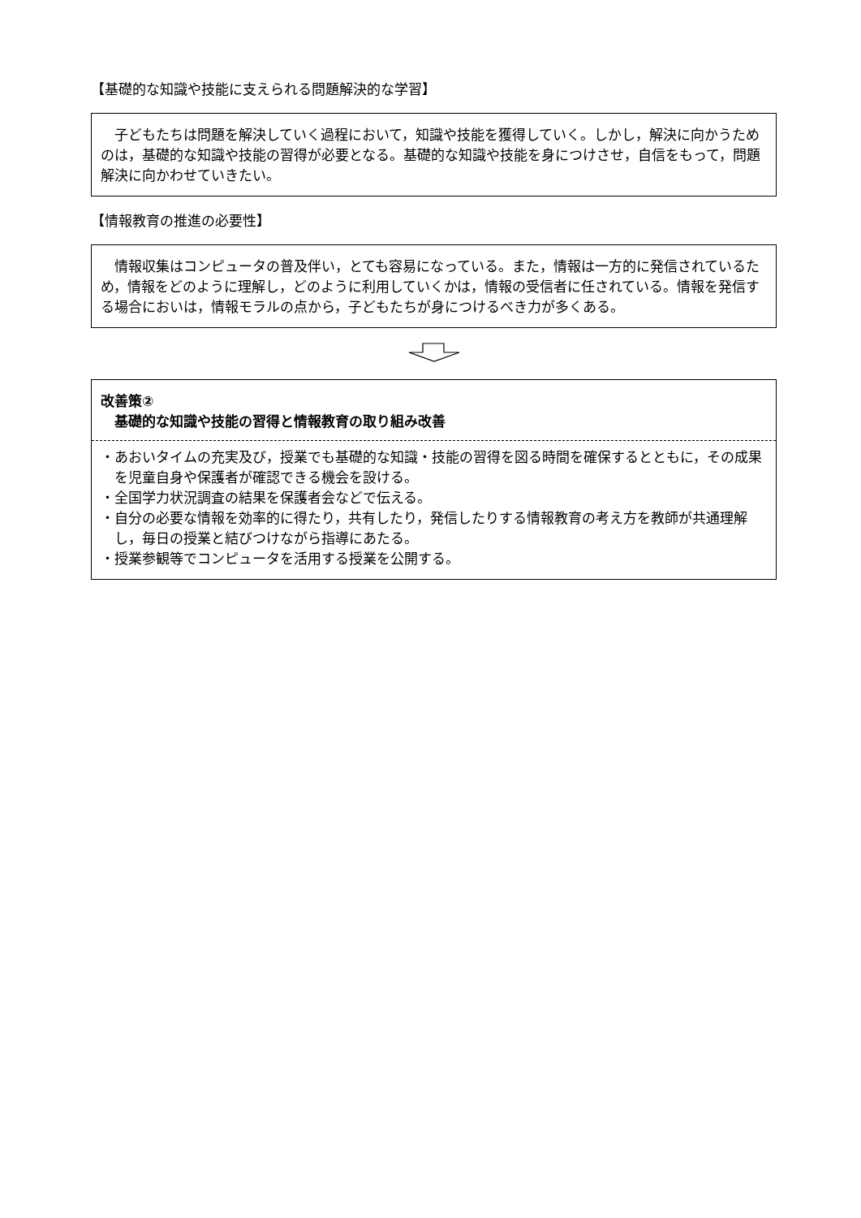【基礎的な知識や技能に支えられる問題解決的な学習】
　子どもたちは問題を解決していく過程において，知識や技能を獲得していく。しかし，解決に向かうためのは，基礎的な知識や技能の習得が必要となる。基礎的な知識や技能を身につけさせ，自信をもって，問題解決に向かわせていきたい。
【情報教育の推進の必要性】
　情報収集はコンピュータの普及伴い，とても容易になっている。また，情報は一方的に発信されているため，情報をどのように理解し，どのように利用していくかは，情報の受信者に任されている。情報を発信する場合においは，情報モラルの点から，子どもたちが身につけるべき力が多くある。
改善策②
　基礎的な知識や技能の習得と情報教育の取り組み改善
・あおいタイムの充実及び，授業でも基礎的な知識・技能の習得を図る時間を確保するとともに，その成果を児童自身や保護者が確認できる機会を設ける。
・全国学力状況調査の結果を保護者会などで伝える。
・自分の必要な情報を効率的に得たり，共有したり，発信したりする情報教育の考え方を教師が共通理解し，毎日の授業と結びつけながら指導にあたる。
・授業参観等でコンピュータを活用する授業を公開する。